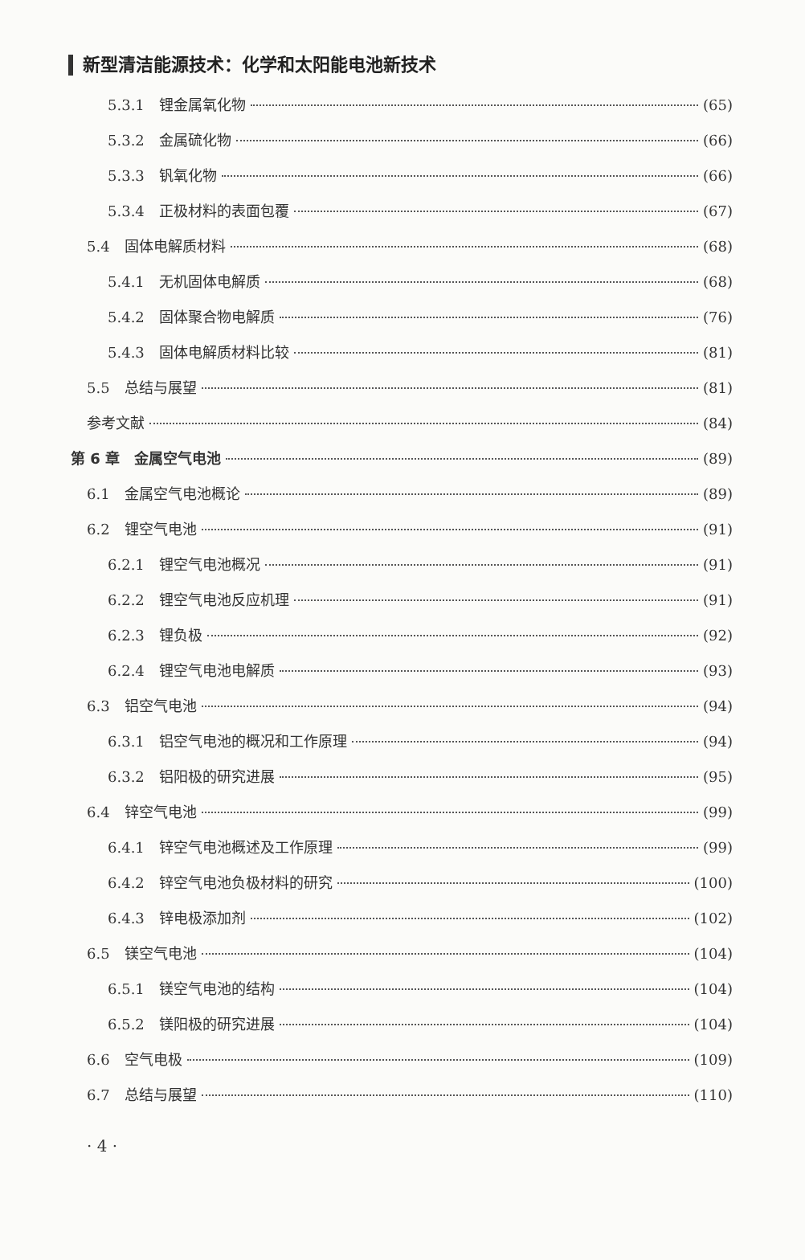新型清洁能源技术：化学和太阳能电池新技术
5.3.1　锂金属氧化物 (65)
5.3.2　金属硫化物 (66)
5.3.3　钒氧化物 (66)
5.3.4　正极材料的表面包覆 (67)
5.4　固体电解质材料 (68)
5.4.1　无机固体电解质 (68)
5.4.2　固体聚合物电解质 (76)
5.4.3　固体电解质材料比较 (81)
5.5　总结与展望 (81)
参考文献 (84)
第 6 章　金属空气电池 (89)
6.1　金属空气电池概论 (89)
6.2　锂空气电池 (91)
6.2.1　锂空气电池概况 (91)
6.2.2　锂空气电池反应机理 (91)
6.2.3　锂负极 (92)
6.2.4　锂空气电池电解质 (93)
6.3　铝空气电池 (94)
6.3.1　铝空气电池的概况和工作原理 (94)
6.3.2　铝阳极的研究进展 (95)
6.4　锌空气电池 (99)
6.4.1　锌空气电池概述及工作原理 (99)
6.4.2　锌空气电池负极材料的研究 (100)
6.4.3　锌电极添加剂 (102)
6.5　镁空气电池 (104)
6.5.1　镁空气电池的结构 (104)
6.5.2　镁阳极的研究进展 (104)
6.6　空气电极 (109)
6.7　总结与展望 (110)
· 4 ·